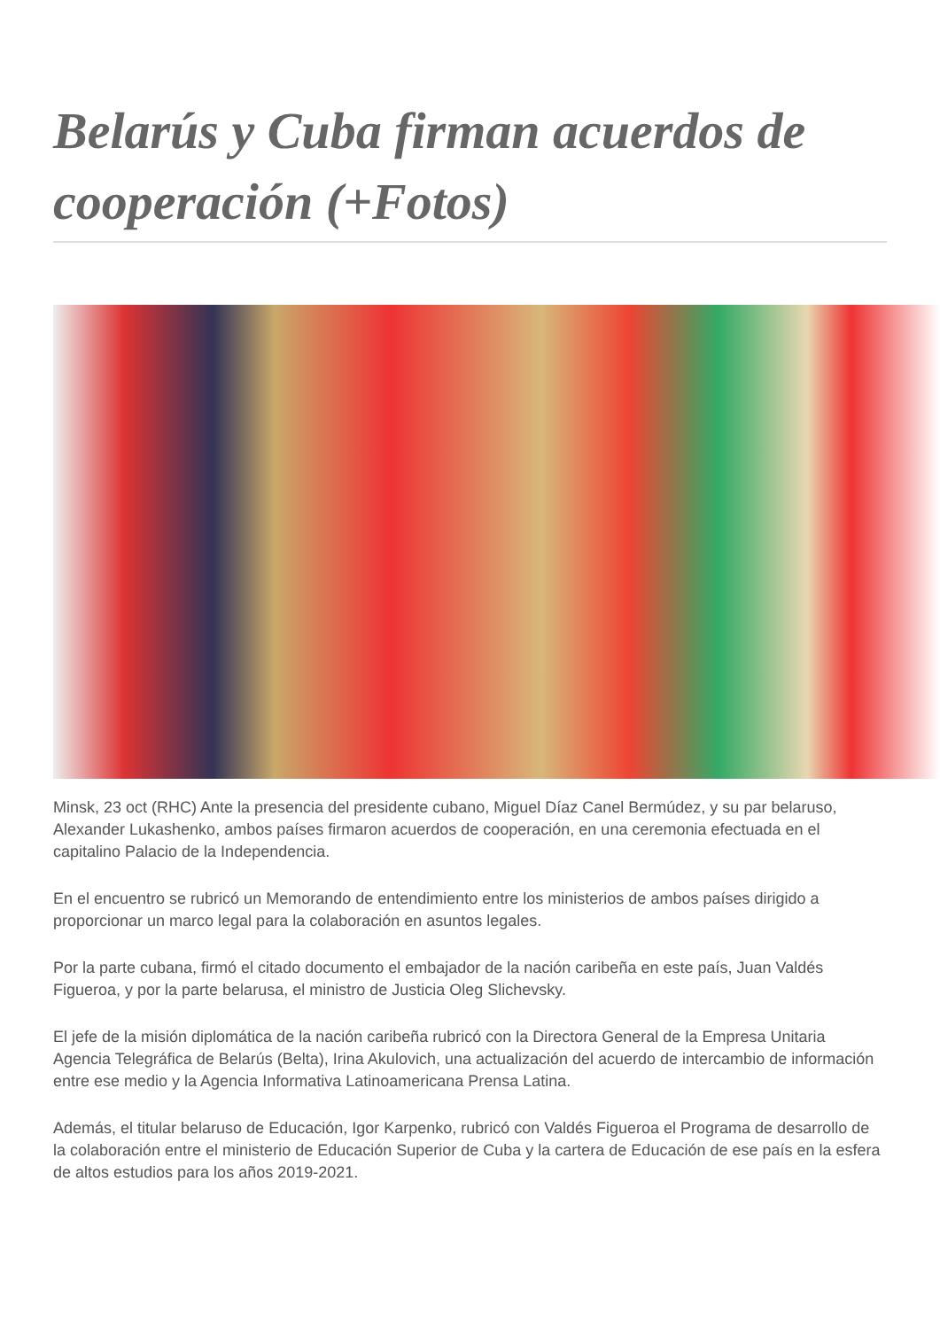Belarús y Cuba firman acuerdos de cooperación (+Fotos)
Minsk, 23 oct (RHC) Ante la presencia del presidente cubano, Miguel Díaz Canel Bermúdez, y su par belaruso, Alexander Lukashenko, ambos países firmaron acuerdos de cooperación, en una ceremonia efectuada en el capitalino Palacio de la Independencia.
En el encuentro se rubricó un Memorando de entendimiento entre los ministerios de ambos países dirigido a proporcionar un marco legal para la colaboración en asuntos legales.
Por la parte cubana, firmó el citado documento el embajador de la nación caribeña en este país, Juan Valdés Figueroa, y por la parte belarusa, el ministro de Justicia Oleg Slichevsky.
El jefe de la misión diplomática de la nación caribeña rubricó con la Directora General de la Empresa Unitaria Agencia Telegráfica de Belarús (Belta), Irina Akulovich, una actualización del acuerdo de intercambio de información entre ese medio y la Agencia Informativa Latinoamericana Prensa Latina.
Además, el titular belaruso de Educación, Igor Karpenko, rubricó con Valdés Figueroa el Programa de desarrollo de la colaboración entre el ministerio de Educación Superior de Cuba y la cartera de Educación de ese país en la esfera de altos estudios para los años 2019-2021.